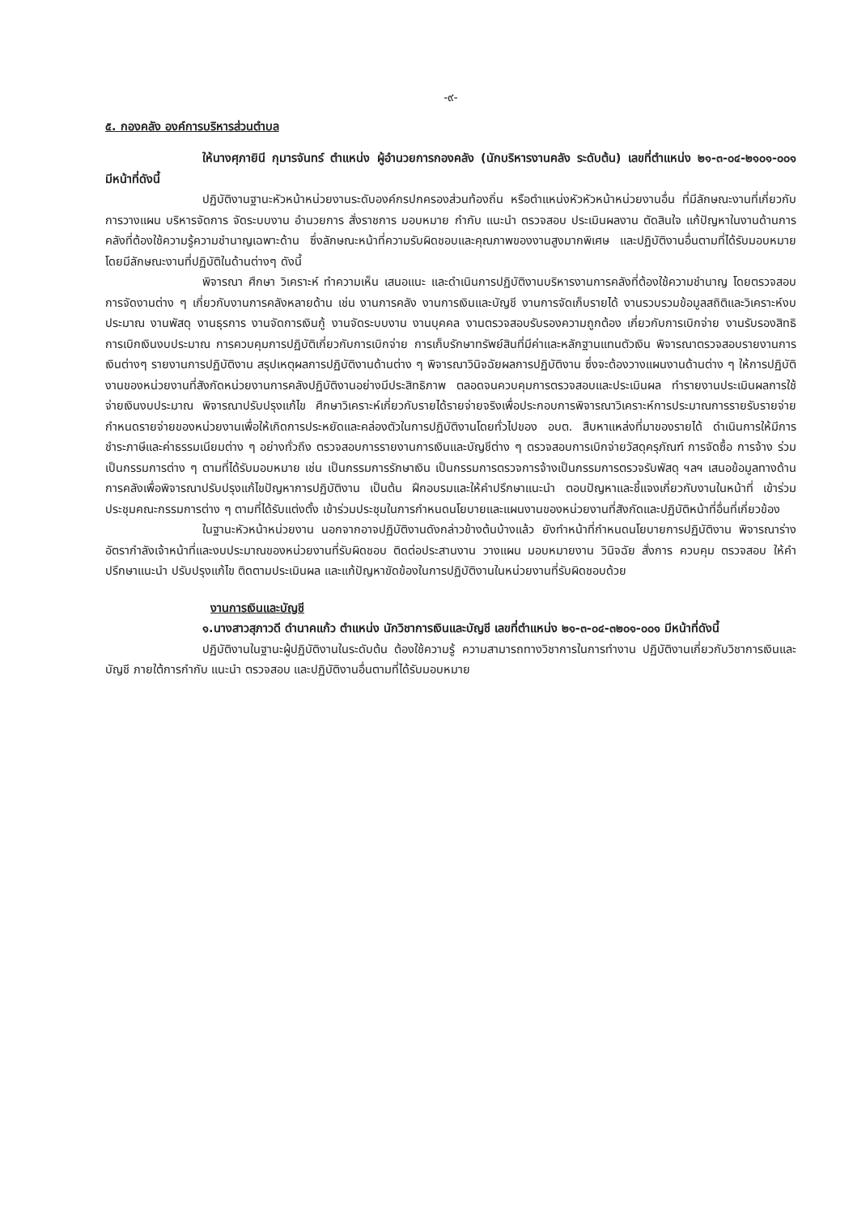-๙-
๕. กองคลัง องค์การบริหารส่วนตำบล
ให้นางศุภายินี กุมารจันทร์ ตำแหน่ง ผู้อำนวยการกองคลัง (นักบริหารงานคลัง ระดับต้น) เลขที่ตำแหน่ง ๒๑-๓-๐๔-๒๑๐๑-๐๐๑ มีหน้าที่ดังนี้
ปฏิบัติงานฐานะหัวหน้าหน่วยงานระดับองค์กรปกครองส่วนท้องถิ่น หรือตำแหน่งหัวหัวหน้าหน่วยงานอื่น ที่มีลักษณะงานที่เกี่ยวกับการวางแผน บริหารจัดการ จัดระบบงาน อำนวยการ สั่งราชการ มอบหมาย กำกับ แนะนำ ตรวจสอบ ประเมินผลงาน ตัดสินใจ แก้ปัญหาในงานด้านการคลังที่ต้องใช้ความรู้ความชำนาญเฉพาะด้าน ซึ่งลักษณะหน้าที่ความรับผิดชอบและคุณภาพของงานสูงมากพิเศษ และปฏิบัติงานอื่นตามที่ได้รับมอบหมายโดยมีลักษณะงานที่ปฏิบัติในด้านต่างๆ ดังนี้
พิจารณา ศึกษา วิเคราะห์ ทำความเห็น เสนอแนะ และดำเนินการปฏิบัติงานบริหารงานการคลังที่ต้องใช้ความชำนาญ โดยตรวจสอบการจัดงานต่าง ๆ เกี่ยวกับงานการคลังหลายด้าน เช่น งานการคลัง งานการเงินและบัญชี งานการจัดเก็บรายได้ งานรวบรวมข้อมูลสถิติและวิเคราะห์งบประมาณ งานพัสดุ งานธุรการ งานจัดการเงินกู้ งานจัดระบบงาน งานบุคคล งานตรวจสอบรับรองความถูกต้อง เกี่ยวกับการเบิกจ่าย งานรับรองสิทธิ การเบิกเงินงบประมาณ การควบคุมการปฏิบัติเกี่ยวกับการเบิกจ่าย การเก็บรักษาทรัพย์สินที่มีค่าและหลักฐานแทนตัวเงิน พิจารณาตรวจสอบรายงานการเงินต่างๆ รายงานการปฏิบัติงาน สรุปเหตุผลการปฏิบัติงานด้านต่าง ๆ พิจารณาวินิจฉัยผลการปฏิบัติงาน ซึ่งจะต้องวางแผนงานด้านต่าง ๆ ให้การปฏิบัติงานของหน่วยงานที่สังกัดหน่วยงานการคลังปฏิบัติงานอย่างมีประสิทธิภาพ ตลอดจนควบคุมการตรวจสอบและประเมินผล ทำรายงานประเมินผลการใช้จ่ายเงินงบประมาณ พิจารณาปรับปรุงแก้ไข ศึกษาวิเคราะห์เกี่ยวกับรายได้รายจ่ายจริงเพื่อประกอบการพิจารณาวิเคราะห์การประมาณการรายรับรายจ่าย กำหนดรายจ่ายของหน่วยงานเพื่อให้เกิดการประหยัดและคล่องตัวในการปฏิบัติงานโดยทั่วไปของ อบต. สืบหาแหล่งที่มาของรายได้ ดำเนินการให้มีการชำระภาษีและค่าธรรมเนียมต่าง ๆ อย่างทั่วถึง ตรวจสอบการรายงานการเงินและบัญชีต่าง ๆ ตรวจสอบการเบิกจ่ายวัสดุครุภัณฑ์ การจัดซื้อ การจ้าง ร่วมเป็นกรรมการต่าง ๆ ตามที่ได้รับมอบหมาย เช่น เป็นกรรมการรักษาเงิน เป็นกรรมการตรวจการจ้างเป็นกรรมการตรวจรับพัสดุ ฯลฯ เสนอข้อมูลทางด้านการคลังเพื่อพิจารณาปรับปรุงแก้ไขปัญหาการปฏิบัติงาน เป็นต้น ฝึกอบรมและให้คำปรึกษาแนะนำ ตอบปัญหาและชี้แจงเกี่ยวกับงานในหน้าที่ เข้าร่วมประชุมคณะกรรมการต่าง ๆ ตามที่ได้รับแต่งตั้ง เข้าร่วมประชุมในการกำหนดนโยบายและแผนงานของหน่วยงานที่สังกัดและปฏิบัติหน้าที่อื่นที่เกี่ยวข้อง
ในฐานะหัวหน้าหน่วยงาน นอกจากอาจปฏิบัติงานดังกล่าวข้างต้นบ้างแล้ว ยังทำหน้าที่กำหนดนโยบายการปฏิบัติงาน พิจารณาร่างอัตรากำลังเจ้าหน้าที่และงบประมาณของหน่วยงานที่รับผิดชอบ ติดต่อประสานงาน วางแผน มอบหมายงาน วินิจฉัย สั่งการ ควบคุม ตรวจสอบ ให้คำปรึกษาแนะนำ ปรับปรุงแก้ไข ติดตามประเมินผล และแก้ปัญหาขัดข้องในการปฏิบัติงานในหน่วยงานที่รับผิดชอบด้วย
งานการเงินและบัญชี
๑.นางสาวสุภาวดี ดำนาคแก้ว ตำแหน่ง นักวิชาการเงินและบัญชี เลขที่ตำแหน่ง ๒๑-๓-๐๔-๓๒๐๑-๐๐๑ มีหน้าที่ดังนี้
ปฏิบัติงานในฐานะผู้ปฏิบัติงานในระดับต้น ต้องใช้ความรู้ ความสามารถทางวิชาการในการทำงาน ปฏิบัติงานเกี่ยวกับวิชาการเงินและบัญชี ภายใต้การกำกับ แนะนำ ตรวจสอบ และปฏิบัติงานอื่นตามที่ได้รับมอบหมาย